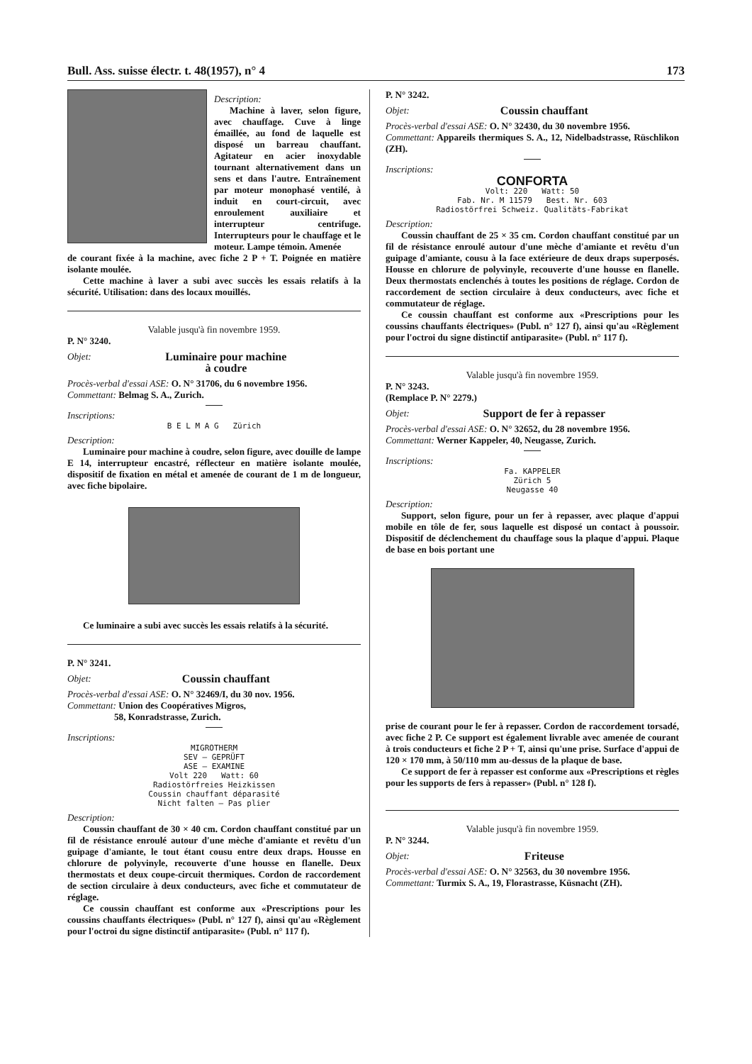Bull. Ass. suisse électr. t. 48(1957), n° 4 173
Description:
Machine à laver, selon figure, avec chauffage. Cuve à linge émaillée, au fond de laquelle est disposé un barreau chauffant. Agitateur en acier inoxydable tournant alternativement dans un sens et dans l'autre. Entraînement par moteur monophasé ventilé, à induit en court-circuit, avec enroulement auxiliaire et interrupteur centrifuge. Interrupteurs pour le chauffage et le moteur. Lampe témoin. Amenée
de courant fixée à la machine, avec fiche 2 P + T. Poignée en matière isolante moulée.
Cette machine à laver a subi avec succès les essais relatifs à la sécurité. Utilisation: dans des locaux mouillés.
Valable jusqu'à fin novembre 1959.
P. N° 3240.
Objet: Luminaire pour machine
à coudre
Procès-verbal d'essai ASE: O. N° 31706, du 6 novembre 1956.
Commettant: Belmag S. A., Zurich.
Inscriptions:
B E L M A G Zürich
Description:
Luminaire pour machine à coudre, selon figure, avec douille de lampe E 14, interrupteur encastré, réflecteur en matière isolante moulée, dispositif de fixation en métal et amenée de courant de 1 m de longueur, avec fiche bipolaire.
Ce luminaire a subi avec succès les essais relatifs à la sécurité.
P. N° 3241.
Objet: Coussin chauffant
Procès-verbal d'essai ASE: O. N° 32469/I, du 30 nov. 1956.
Commettant: Union des Coopératives Migros,
58, Konradstrasse, Zurich.
Inscriptions:
MIGROTHERM
SEV — GEPRÜFT
ASE — EXAMINE
Volt 220 Watt: 60
Radiostörfreies Heizkissen
Coussin chauffant déparasité
Nicht falten — Pas plier
Description:
Coussin chauffant de 30 × 40 cm. Cordon chauffant constitué par un fil de résistance enroulé autour d'une mèche d'amiante et revêtu d'un guipage d'amiante, le tout étant cousu entre deux draps. Housse en chlorure de polyvinyle, recouverte d'une housse en flanelle. Deux thermostats et deux coupe-circuit thermiques. Cordon de raccordement de section circulaire à deux conducteurs, avec fiche et commutateur de réglage.
Ce coussin chauffant est conforme aux «Prescriptions pour les coussins chauffants électriques» (Publ. n° 127 f), ainsi qu'au «Règlement pour l'octroi du signe distinctif antiparasite» (Publ. n° 117 f).
P. N° 3242.
Objet: Coussin chauffant
Procès-verbal d'essai ASE: O. N° 32430, du 30 novembre 1956.
Commettant: Appareils thermiques S. A., 12, Nidelbadstrasse, Rüschlikon (ZH).
Inscriptions:
CONFORTA
Volt: 220 Watt: 50
Fab. Nr. M 11579 Best. Nr. 603
Radiostörfrei Schweiz. Qualitäts-Fabrikat
Description:
Coussin chauffant de 25 × 35 cm. Cordon chauffant constitué par un fil de résistance enroulé autour d'une mèche d'amiante et revêtu d'un guipage d'amiante, cousu à la face extérieure de deux draps superposés. Housse en chlorure de polyvinyle, recouverte d'une housse en flanelle. Deux thermostats enclenchés à toutes les positions de réglage. Cordon de raccordement de section circulaire à deux conducteurs, avec fiche et commutateur de réglage.
Ce coussin chauffant est conforme aux «Prescriptions pour les coussins chauffants électriques» (Publ. n° 127 f), ainsi qu'au «Règlement pour l'octroi du signe distinctif antiparasite» (Publ. n° 117 f).
Valable jusqu'à fin novembre 1959.
P. N° 3243.
(Remplace P. N° 2279.)
Objet: Support de fer à repasser
Procès-verbal d'essai ASE: O. N° 32652, du 28 novembre 1956.
Commettant: Werner Kappeler, 40, Neugasse, Zurich.
Inscriptions:
Fa. KAPPELER
Zürich 5
Neugasse 40
Description:
Support, selon figure, pour un fer à repasser, avec plaque d'appui mobile en tôle de fer, sous laquelle est disposé un contact à poussoir. Dispositif de déclenchement du chauffage sous la plaque d'appui. Plaque de base en bois portant une
prise de courant pour le fer à repasser. Cordon de raccordement torsadé, avec fiche 2 P. Ce support est également livrable avec amenée de courant à trois conducteurs et fiche 2 P + T, ainsi qu'une prise. Surface d'appui de 120 × 170 mm, à 50/110 mm au-dessus de la plaque de base.
Ce support de fer à repasser est conforme aux «Prescriptions et règles pour les supports de fers à repasser» (Publ. n° 128 f).
Valable jusqu'à fin novembre 1959.
P. N° 3244.
Objet: Friteuse
Procès-verbal d'essai ASE: O. N° 32563, du 30 novembre 1956.
Commettant: Turmix S. A., 19, Florastrasse, Küsnacht (ZH).